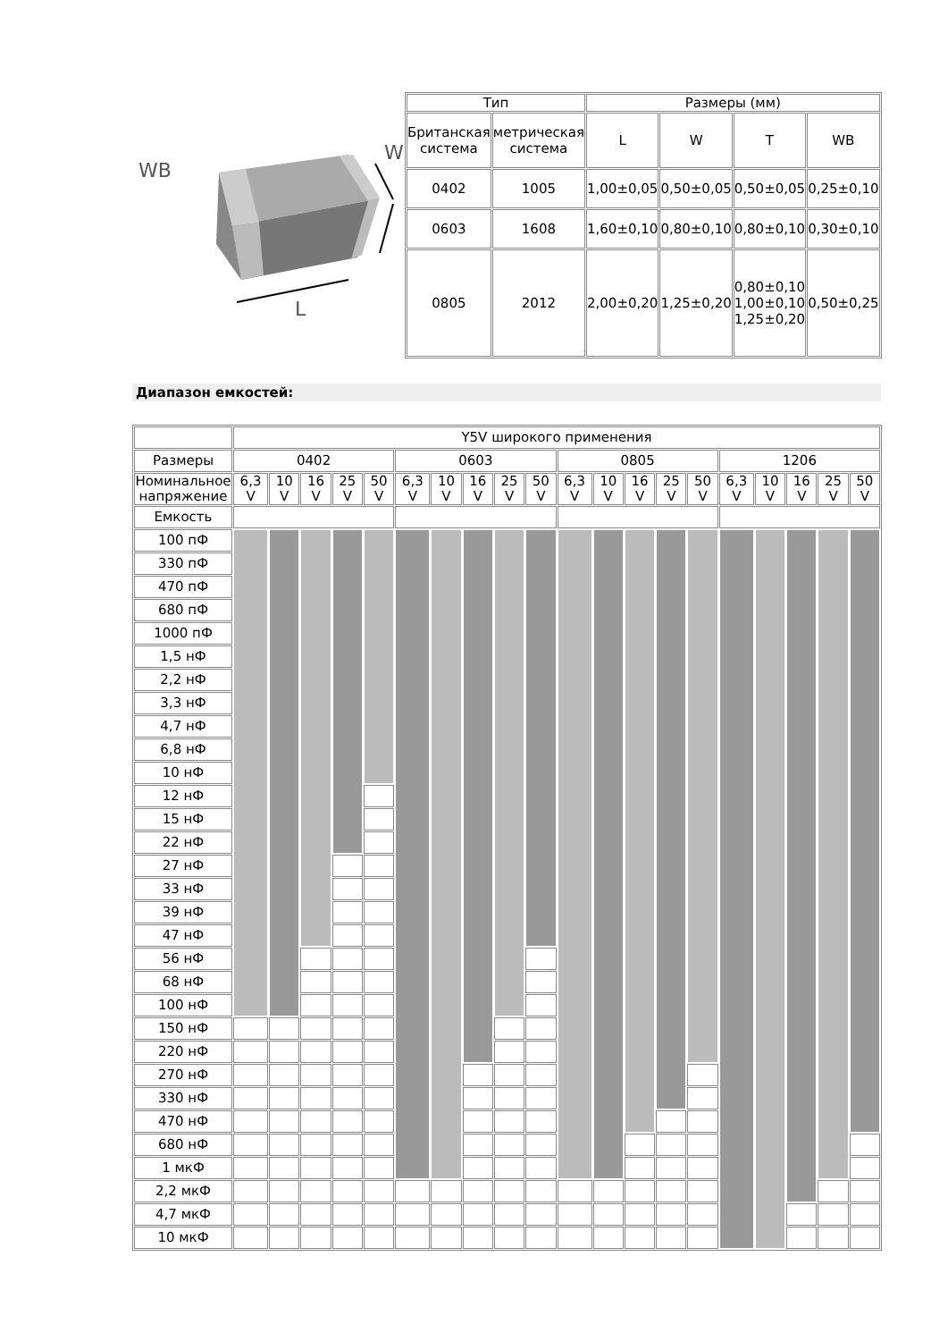WB
L
W
| Тип | | Размеры (мм) | | | |
| --- | --- | --- | --- | --- | --- |
| Британская система | метрическая система | L | W | T | WB |
| 0402 | 1005 | 1,00±0,05 | 0,50±0,05 | 0,50±0,05 | 0,25±0,10 |
| 0603 | 1608 | 1,60±0,10 | 0,80±0,10 | 0,80±0,10 | 0,30±0,10 |
| 0805 | 2012 | 2,00±0,20 | 1,25±0,20 | 0,80±0,10 1,00±0,10 1,25±0,20 | 0,50±0,25 |
Диапазон емкостей:
| | Y5V широкого применения | | | | | | | | | | | | | | | | | | | |
| Размеры | 0402 | | | | | 0603 | | | | | 0805 | | | | | 1206 | | | | |
| Номинальное напряжение | 6,3 V | 10 V | 16 V | 25 V | 50 V | 6,3 V | 10 V | 16 V | 25 V | 50 V | 6,3 V | 10 V | 16 V | 25 V | 50 V | 6,3 V | 10 V | 16 V | 25 V | 50 V |
| Емкость | | | | | | | | | | | | | | | | | | | | |
| 100 пФ | | | | | | | | | | | | | | | | | | | | |
| 330 пФ | | | | | | | | | | | | | | | | | | | | |
| 470 пФ | | | | | | | | | | | | | | | | | | | | |
| 680 пФ | | | | | | | | | | | | | | | | | | | | |
| 1000 пФ | | | | | | | | | | | | | | | | | | | | |
| 1,5 нФ | | | | | | | | | | | | | | | | | | | | |
| 2,2 нФ | | | | | | | | | | | | | | | | | | | | |
| 3,3 нФ | | | | | | | | | | | | | | | | | | | | |
| 4,7 нФ | | | | | | | | | | | | | | | | | | | | |
| 6,8 нФ | | | | | | | | | | | | | | | | | | | | |
| 10 нФ | | | | | | | | | | | | | | | | | | | | |
| 12 нФ | | | | | | | | | | | | | | | | | | | | |
| 15 нФ | | | | | | | | | | | | | | | | | | | | |
| 22 нФ | | | | | | | | | | | | | | | | | | | | |
| 27 нФ | | | | | | | | | | | | | | | | | | | | |
| 33 нФ | | | | | | | | | | | | | | | | | | | | |
| 39 нФ | | | | | | | | | | | | | | | | | | | | |
| 47 нФ | | | | | | | | | | | | | | | | | | | | |
| 56 нФ | | | | | | | | | | | | | | | | | | | | |
| 68 нФ | | | | | | | | | | | | | | | | | | | | |
| 100 нФ | | | | | | | | | | | | | | | | | | | | |
| 150 нФ | | | | | | | | | | | | | | | | | | | | |
| 220 нФ | | | | | | | | | | | | | | | | | | | | |
| 270 нФ | | | | | | | | | | | | | | | | | | | | |
| 330 нФ | | | | | | | | | | | | | | | | | | | | |
| 470 нФ | | | | | | | | | | | | | | | | | | | | |
| 680 нФ | | | | | | | | | | | | | | | | | | | | |
| 1 мкФ | | | | | | | | | | | | | | | | | | | | |
| 2,2 мкФ | | | | | | | | | | | | | | | | | | | | |
| 4,7 мкФ | | | | | | | | | | | | | | | | | | | | |
| 10 мкФ | | | | | | | | | | | | | | | | | | | | |